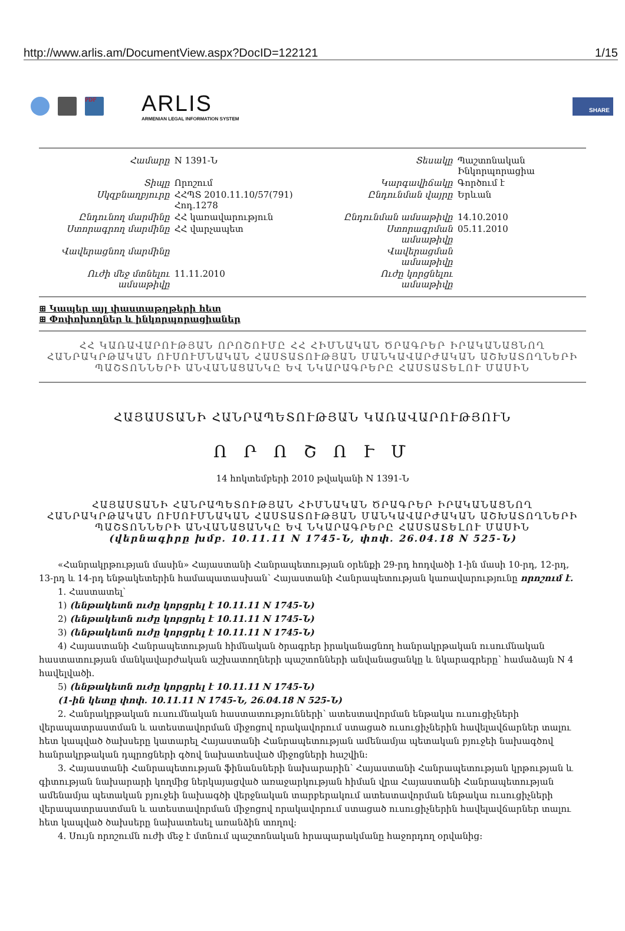http://www.arlis.am/DocumentView.aspx?DocID=122121 1/15
PDF
ARLIS
ARMENIAN LEGAL INFORMATION SYSTEM
SHARE
| Համարը | N 1391-Ն | Տեսակը | Պաշտոնական Ինկորպորացիա |
| Տիպը | Որոշում | Կարգավիճակը | Գործում է |
| Սկզբնաղբյուրը | ՀՀՊՏ 2010.11.10/57(791) Հոդ.1278 | Ընդունման վայրը | Երևան |
| Ընդունող մարմինը | ՀՀ կառավարություն | Ընդունման ամսաթիվը | 14.10.2010 |
| Ստորագրող մարմինը | ՀՀ վարչապետ | Ստորագրման ամսաթիվը | 05.11.2010 |
| Վավերացնող մարմինը | | Վավերացման ամսաթիվը | |
| Ուժի մեջ մտնելու ամսաթիվը | 11.11.2010 | Ուժը կորցնելու ամսաթիվը | |
⊞ Կապեր այլ փաստաթղթերի հետ
⊞ Փոփոխողներ և ինկորպորացիաներ
ՀՀ ԿԱՌԱՎԱՐՈՒԹՅԱՆ ՈՐՈՇՈՒՄԸ ՀՀ ՀԻՄՆԱԿԱՆ ԾՐԱԳՐԵՐ ԻՐԱԿԱՆԱՑՆՈՂ ՀԱՆՐԱԿՐԹԱԿԱՆ ՈՒՍՈՒՄՆԱԿԱՆ ՀԱՍՏԱՏՈՒԹՅԱՆ ՄԱՆԿԱՎԱՐԺԱԿԱՆ ԱՇԽԱՏՈՂՆԵՐԻ ՊԱՇՏՈՆՆԵՐԻ ԱՆՎԱՆԱՑԱՆԿԸ ԵՎ ՆԿԱՐԱԳՐԵՐԸ ՀԱՍՏԱՏԵԼՈՒ ՄԱՍԻՆ
ՀԱՅԱՍՏԱՆԻ ՀԱՆՐԱՊԵՏՈՒԹՅԱՆ ԿԱՌԱՎԱՐՈՒԹՅՈՒՆ
Ո Ր Ո Շ Ո Ւ Մ
14 հոկտեմբերի 2010 թվականի N 1391-Ն
ՀԱՅԱՍՏԱՆԻ ՀԱՆՐԱՊԵՏՈՒԹՅԱՆ ՀԻՄՆԱԿԱՆ ԾՐԱԳՐԵՐ ԻՐԱԿԱՆԱՑՆՈՂ ՀԱՆՐԱԿՐԹԱԿԱՆ ՈՒՍՈՒՄՆԱԿԱՆ ՀԱՍՏԱՏՈՒԹՅԱՆ ՄԱՆԿԱՎԱՐԺԱԿԱՆ ԱՇԽԱՏՈՂՆԵՐԻ ՊԱՇՏՈՆՆԵՐԻ ԱՆՎԱՆԱՑԱՆԿԸ ԵՎ ՆԿԱՐԱԳՐԵՐԸ ՀԱՍՏԱՏԵԼՈՒ ՄԱՍԻՆ
(վերնագիրը խմբ. 10.11.11 N 1745-Ն, փոփ. 26.04.18 N 525-Ն)
«Հանրակրթության մասին» Հայաստանի Հանրապետության օրենքի 29-րդ հոդվածի 1-ին մասի 10-րդ, 12-րդ, 13-րդ և 14-րդ ենթակետերին համապատասխան՝ Հայաստանի Հանրապետության կառավարությունը որոշում է.
1. Հաստատել՝
1) (ենթակետն ուժը կորցրել է 10.11.11 N 1745-Ն)
2) (ենթակետն ուժը կորցրել է 10.11.11 N 1745-Ն)
3) (ենթակետն ուժը կորցրել է 10.11.11 N 1745-Ն)
4) Հայաստանի Հանրապետության հիմնական ծրագրեր իրականացնող հանրակրթական ուսումնական հաստատության մանկավարժական աշխատողների պաշտոնների անվանացանկը և նկարագրերը՝ համաձայն N 4 հավելվածի.
5) (ենթակետն ուժը կորցրել է 10.11.11 N 1745-Ն)
(1-ին կետը փոփ. 10.11.11 N 1745-Ն, 26.04.18 N 525-Ն)
2. Հանրակրթական ուսումնական հաստատությունների՝ ատեստավորման ենթակա ուսուցիչների վերապատրաստման և ատեստավորման միջոցով որակավորում ստացած ուսուցիչներին հավելավճարներ տալու հետ կապված ծախսերը կատարել Հայաստանի Հանրապետության ամենամյա պետական բյուջեի նախագծով հանրակրթական դպրոցների գծով նախատեսված միջոցների հաշվին:
3. Հայաստանի Հանրապետության ֆինանսների նախարարին՝ Հայաստանի Հանրապետության կրթության և գիտության նախարարի կողմից ներկայացված առաջարկության հիման վրա Հայաստանի Հանրապետության ամենամյա պետական բյուջեի նախագծի վերջնական տարբերակում ատեստավորման ենթակա ուսուցիչների վերապատրաստման և ատեստավորման միջոցով որակավորում ստացած ուսուցիչներին հավելավճարներ տալու հետ կապված ծախսերը նախատեսել առանձին տողով:
4. Սույն որոշումն ուժի մեջ է մտնում պաշտոնական հրապարակմանը հաջորդող օրվանից: